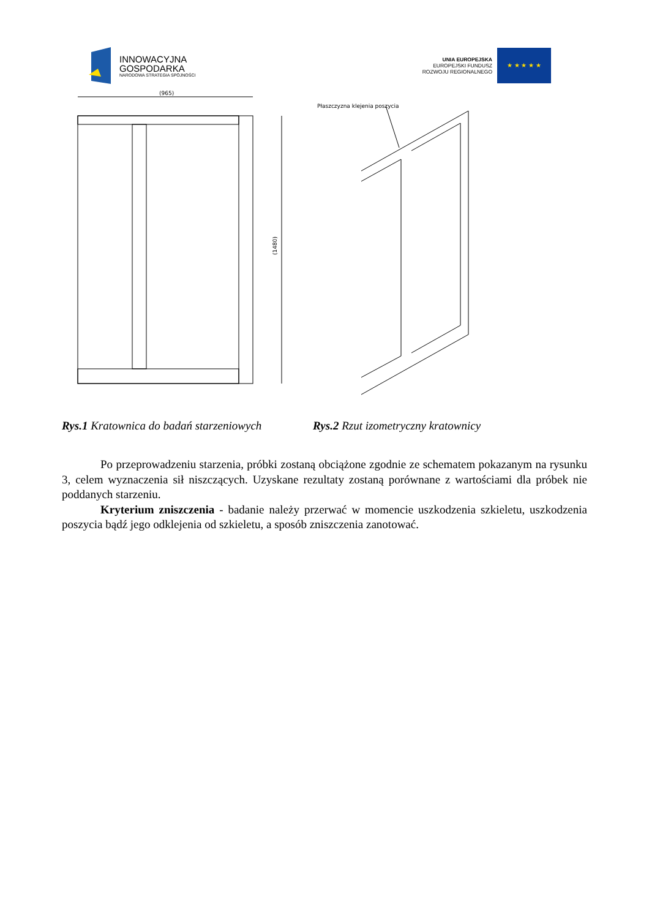INNOWACYJNA
GOSPODARKA
NARODOWA STRATEGIA SPÓJNOŚCI
UNIA EUROPEJSKA
EUROPEJSKI FUNDUSZ
ROZWOJU REGIONALNEGO
★ ★ ★ ★ ★
(965)
(1480)
Płaszczyzna klejenia poszycia
Rys.1 Kratownica do badań starzeniowych
Rys.2 Rzut izometryczny kratownicy
Po przeprowadzeniu starzenia, próbki zostaną obciążone zgodnie ze schematem pokazanym na rysunku 3, celem wyznaczenia sił niszczących. Uzyskane rezultaty zostaną porównane z wartościami dla próbek nie poddanych starzeniu.
Kryterium zniszczenia - badanie należy przerwać w momencie uszkodzenia szkieletu, uszkodzenia poszycia bądź jego odklejenia od szkieletu, a sposób zniszczenia zanotować.